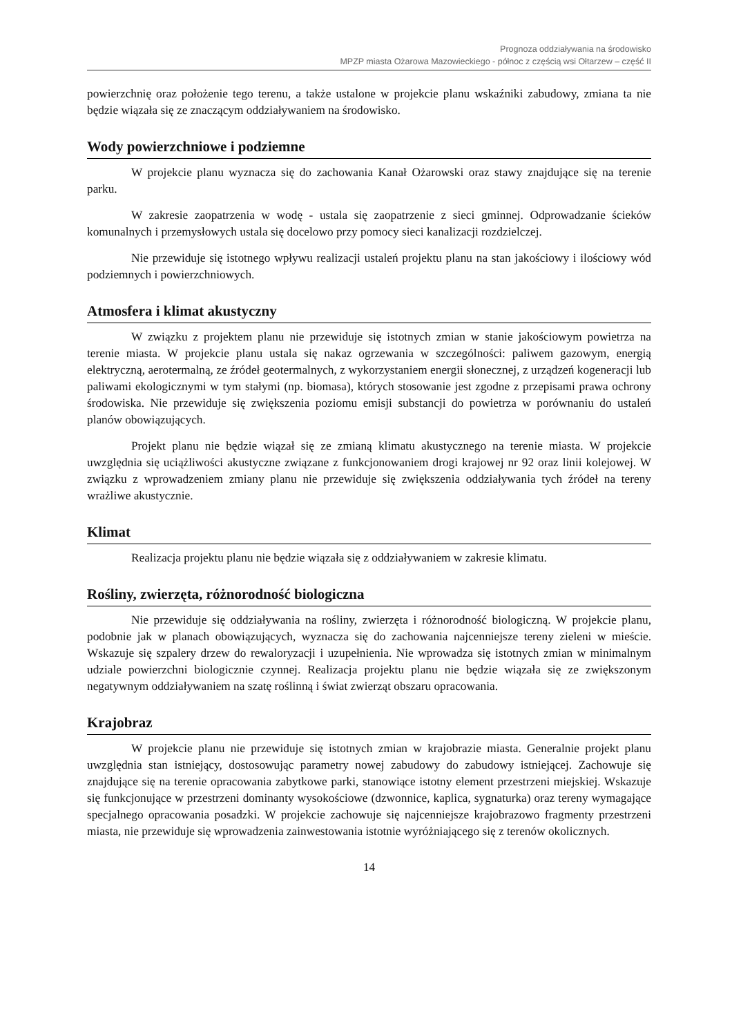Prognoza oddziaływania na środowisko
MPZP miasta Ożarowa Mazowieckiego - północ z częścią wsi Ołtarzew – część II
powierzchnię oraz położenie tego terenu, a także ustalone w projekcie planu wskaźniki zabudowy, zmiana ta nie będzie wiązała się ze znaczącym oddziaływaniem na środowisko.
Wody powierzchniowe i podziemne
W projekcie planu wyznacza się do zachowania Kanał Ożarowski oraz stawy znajdujące się na terenie parku.
W zakresie zaopatrzenia w wodę - ustala się zaopatrzenie z sieci gminnej. Odprowadzanie ścieków komunalnych i przemysłowych ustala się docelowo przy pomocy sieci kanalizacji rozdzielczej.
Nie przewiduje się istotnego wpływu realizacji ustaleń projektu planu na stan jakościowy i ilościowy wód podziemnych i powierzchniowych.
Atmosfera i klimat akustyczny
W związku z projektem planu nie przewiduje się istotnych zmian w stanie jakościowym powietrza na terenie miasta. W projekcie planu ustala się nakaz ogrzewania w szczególności: paliwem gazowym, energią elektryczną, aerotermalną, ze źródeł geotermalnych, z wykorzystaniem energii słonecznej, z urządzeń kogeneracji lub paliwami ekologicznymi w tym stałymi (np. biomasa), których stosowanie jest zgodne z przepisami prawa ochrony środowiska. Nie przewiduje się zwiększenia poziomu emisji substancji do powietrza w porównaniu do ustaleń planów obowiązujących.
Projekt planu nie będzie wiązał się ze zmianą klimatu akustycznego na terenie miasta. W projekcie uwzględnia się uciążliwości akustyczne związane z funkcjonowaniem drogi krajowej nr 92 oraz linii kolejowej. W związku z wprowadzeniem zmiany planu nie przewiduje się zwiększenia oddziaływania tych źródeł na tereny wrażliwe akustycznie.
Klimat
Realizacja projektu planu nie będzie wiązała się z oddziaływaniem w zakresie klimatu.
Rośliny, zwierzęta, różnorodność biologiczna
Nie przewiduje się oddziaływania na rośliny, zwierzęta i różnorodność biologiczną. W projekcie planu, podobnie jak w planach obowiązujących, wyznacza się do zachowania najcenniejsze tereny zieleni w mieście. Wskazuje się szpalery drzew do rewaloryzacji i uzupełnienia. Nie wprowadza się istotnych zmian w minimalnym udziale powierzchni biologicznie czynnej. Realizacja projektu planu nie będzie wiązała się ze zwiększonym negatywnym oddziaływaniem na szatę roślinną i świat zwierząt obszaru opracowania.
Krajobraz
W projekcie planu nie przewiduje się istotnych zmian w krajobrazie miasta. Generalnie projekt planu uwzględnia stan istniejący, dostosowując parametry nowej zabudowy do zabudowy istniejącej. Zachowuje się znajdujące się na terenie opracowania zabytkowe parki, stanowiące istotny element przestrzeni miejskiej. Wskazuje się funkcjonujące w przestrzeni dominanty wysokościowe (dzwonnice, kaplica, sygnaturka) oraz tereny wymagające specjalnego opracowania posadzki. W projekcie zachowuje się najcenniejsze krajobrazowo fragmenty przestrzeni miasta, nie przewiduje się wprowadzenia zainwestowania istotnie wyróżniającego się z terenów okolicznych.
14